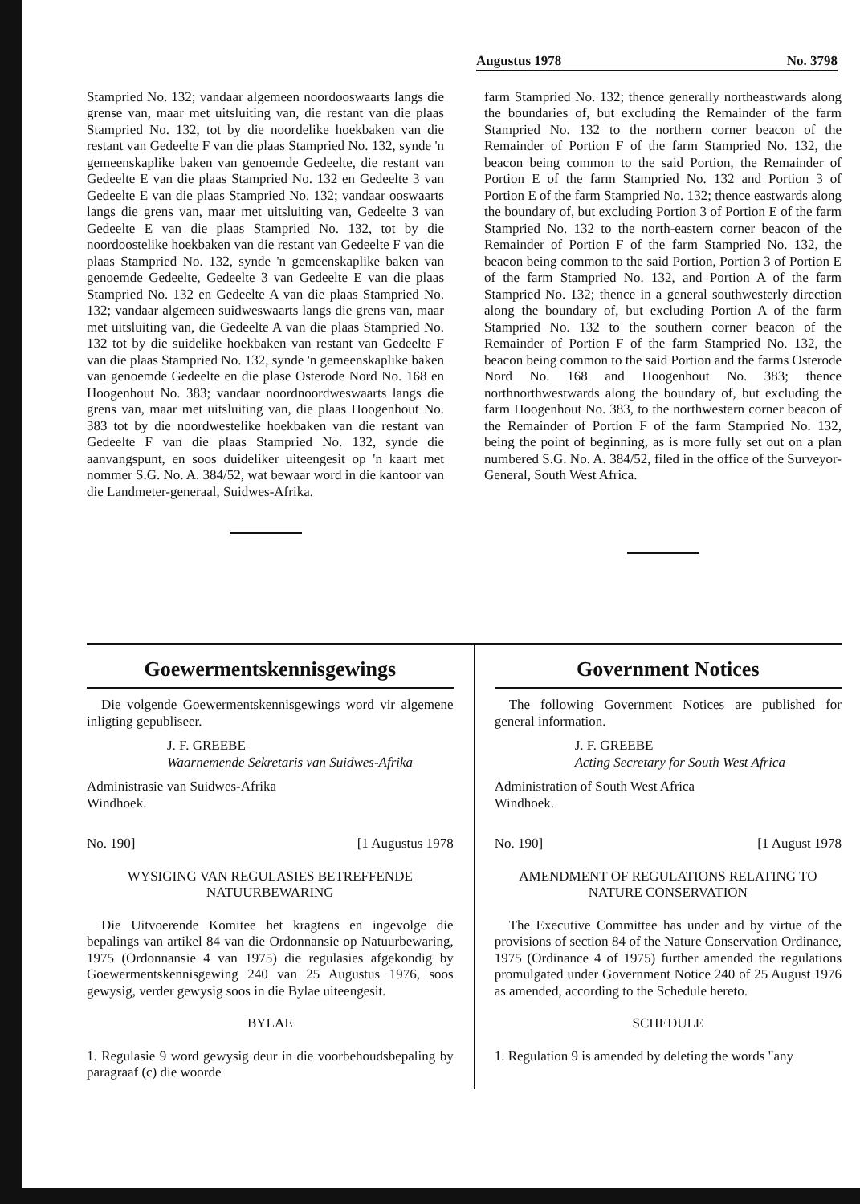Augustus 1978 No. 3798
Stampried No. 132; vandaar algemeen noordooswaarts langs die grense van, maar met uitsluiting van, die restant van die plaas Stampried No. 132, tot by die noordelike hoekbaken van die restant van Gedeelte F van die plaas Stampried No. 132, synde 'n gemeenskaplike baken van genoemde Gedeelte, die restant van Gedeelte E van die plaas Stampried No. 132 en Gedeelte 3 van Gedeelte E van die plaas Stampried No. 132; vandaar ooswaarts langs die grens van, maar met uitsluiting van, Gedeelte 3 van Gedeelte E van die plaas Stampried No. 132, tot by die noordoostelike hoekbaken van die restant van Gedeelte F van die plaas Stampried No. 132, synde 'n gemeenskaplike baken van genoemde Gedeelte, Gedeelte 3 van Gedeelte E van die plaas Stampried No. 132 en Gedeelte A van die plaas Stampried No. 132; vandaar algemeen suidweswaarts langs die grens van, maar met uitsluiting van, die Gedeelte A van die plaas Stampried No. 132 tot by die suidelike hoekbaken van restant van Gedeelte F van die plaas Stampried No. 132, synde 'n gemeenskaplike baken van genoemde Gedeelte en die plase Osterode Nord No. 168 en Hoogenhout No. 383; vandaar noordnoordweswaarts langs die grens van, maar met uitsluiting van, die plaas Hoogenhout No. 383 tot by die noordwestelike hoekbaken van die restant van Gedeelte F van die plaas Stampried No. 132, synde die aanvangspunt, en soos duideliker uiteengesit op 'n kaart met nommer S.G. No. A. 384/52, wat bewaar word in die kantoor van die Landmeter-generaal, Suidwes-Afrika.
farm Stampried No. 132; thence generally northeastwards along the boundaries of, but excluding the Remainder of the farm Stampried No. 132 to the northern corner beacon of the Remainder of Portion F of the farm Stampried No. 132, the beacon being common to the said Portion, the Remainder of Portion E of the farm Stampried No. 132 and Portion 3 of Portion E of the farm Stampried No. 132; thence eastwards along the boundary of, but excluding Portion 3 of Portion E of the farm Stampried No. 132 to the north-eastern corner beacon of the Remainder of Portion F of the farm Stampried No. 132, the beacon being common to the said Portion, Portion 3 of Portion E of the farm Stampried No. 132, and Portion A of the farm Stampried No. 132; thence in a general southwesterly direction along the boundary of, but excluding Portion A of the farm Stampried No. 132 to the southern corner beacon of the Remainder of Portion F of the farm Stampried No. 132, the beacon being common to the said Portion and the farms Osterode Nord No. 168 and Hoogenhout No. 383; thence northnorthwestwards along the boundary of, but excluding the farm Hoogenhout No. 383, to the northwestern corner beacon of the Remainder of Portion F of the farm Stampried No. 132, being the point of beginning, as is more fully set out on a plan numbered S.G. No. A. 384/52, filed in the office of the Surveyor-General, South West Africa.
Goewermentskennisgewings
Die volgende Goewermentskennisgewings word vir algemene inligting gepubliseer.
J. F. GREEBE
Waarnemende Sekretaris van Suidwes-Afrika
Administrasie van Suidwes-Afrika
Windhoek.
No. 190] [1 Augustus 1978
WYSIGING VAN REGULASIES BETREFFENDE NATUURBEWARING
Die Uitvoerende Komitee het kragtens en ingevolge die bepalings van artikel 84 van die Ordonnansie op Natuurbewaring, 1975 (Ordonnansie 4 van 1975) die regulasies afgekondig by Goewermentskennisgewing 240 van 25 Augustus 1976, soos gewysig, verder gewysig soos in die Bylae uiteengesit.
BYLAE
1. Regulasie 9 word gewysig deur in die voorbehoudsbepaling by paragraaf (c) die woorde
Government Notices
The following Government Notices are published for general information.
J. F. GREEBE
Acting Secretary for South West Africa
Administration of South West Africa
Windhoek.
No. 190] [1 August 1978
AMENDMENT OF REGULATIONS RELATING TO NATURE CONSERVATION
The Executive Committee has under and by virtue of the provisions of section 84 of the Nature Conservation Ordinance, 1975 (Ordinance 4 of 1975) further amended the regulations promulgated under Government Notice 240 of 25 August 1976 as amended, according to the Schedule hereto.
SCHEDULE
1. Regulation 9 is amended by deleting the words "any